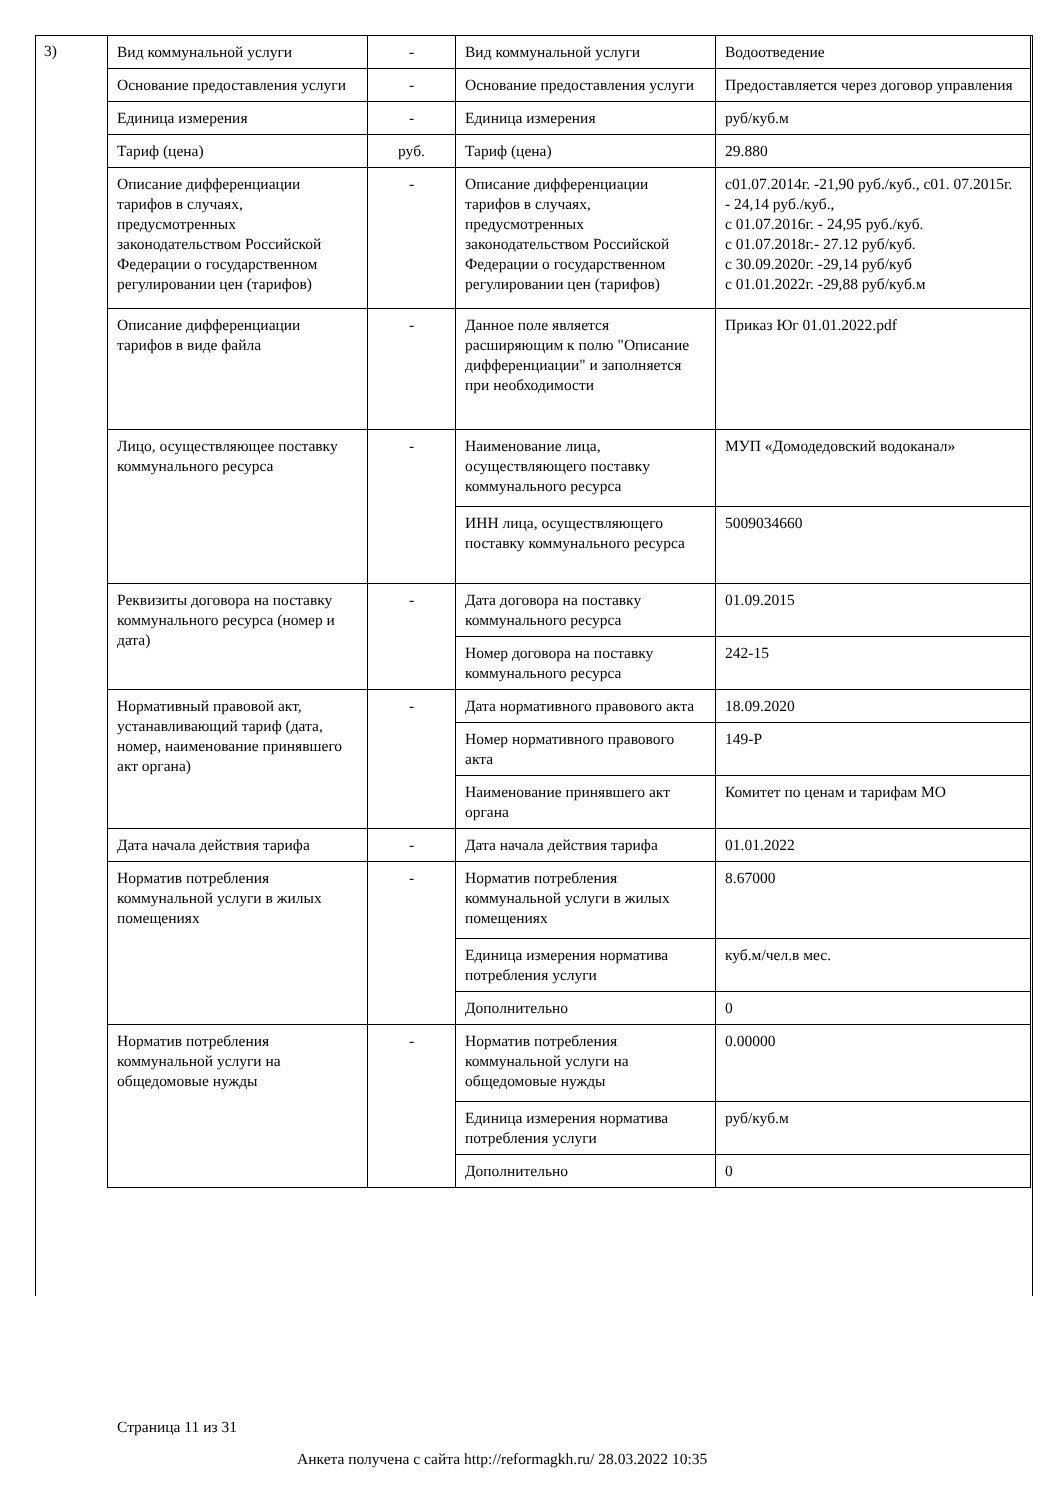3)
| Вид коммунальной услуги | - | Вид коммунальной услуги | Водоотведение |
| Основание предоставления услуги | - | Основание предоставления услуги | Предоставляется через договор управления |
| Единица измерения | - | Единица измерения | руб/куб.м |
| Тариф (цена) | руб. | Тариф (цена) | 29.880 |
| Описание дифференциации тарифов в случаях, предусмотренных законодательством Российской Федерации о государственном регулировании цен (тарифов) | - | Описание дифференциации тарифов в случаях, предусмотренных законодательством Российской Федерации о государственном регулировании цен (тарифов) | с01.07.2014г. -21,90 руб./куб., с01. 07.2015г. - 24,14 руб./куб., с 01.07.2016г. - 24,95 руб./куб. с 01.07.2018г.- 27.12 руб/куб. с 30.09.2020г. -29,14 руб/куб с 01.01.2022г. -29,88 руб/куб.м |
| Описание дифференциации тарифов в виде файла | - | Данное поле является расширяющим к полю "Описание дифференциации" и заполняется при необходимости | Приказ Юг 01.01.2022.pdf |
| Лицо, осуществляющее поставку коммунального ресурса | - | Наименование лица, осуществляющего поставку коммунального ресурса | МУП «Домодедовский водоканал» |
| | | ИНН лица, осуществляющего поставку коммунального ресурса | 5009034660 |
| Реквизиты договора на поставку коммунального ресурса (номер и дата) | - | Дата договора на поставку коммунального ресурса | 01.09.2015 |
| | | Номер договора на поставку коммунального ресурса | 242-15 |
| Нормативный правовой акт, устанавливающий тариф (дата, номер, наименование принявшего акт органа) | - | Дата нормативного правового акта | 18.09.2020 |
| | | Номер нормативного правового акта | 149-Р |
| | | Наименование принявшего акт органа | Комитет по ценам и тарифам МО |
| Дата начала действия тарифа | - | Дата начала действия тарифа | 01.01.2022 |
| Норматив потребления коммунальной услуги в жилых помещениях | - | Норматив потребления коммунальной услуги в жилых помещениях | 8.67000 |
| | | Единица измерения норматива потребления услуги | куб.м/чел.в мес. |
| | | Дополнительно | 0 |
| Норматив потребления коммунальной услуги на общедомовые нужды | - | Норматив потребления коммунальной услуги на общедомовые нужды | 0.00000 |
| | | Единица измерения норматива потребления услуги | руб/куб.м |
| | | Дополнительно | 0 |
Страница 11 из 31
Анкета получена с сайта http://reformagkh.ru/ 28.03.2022 10:35